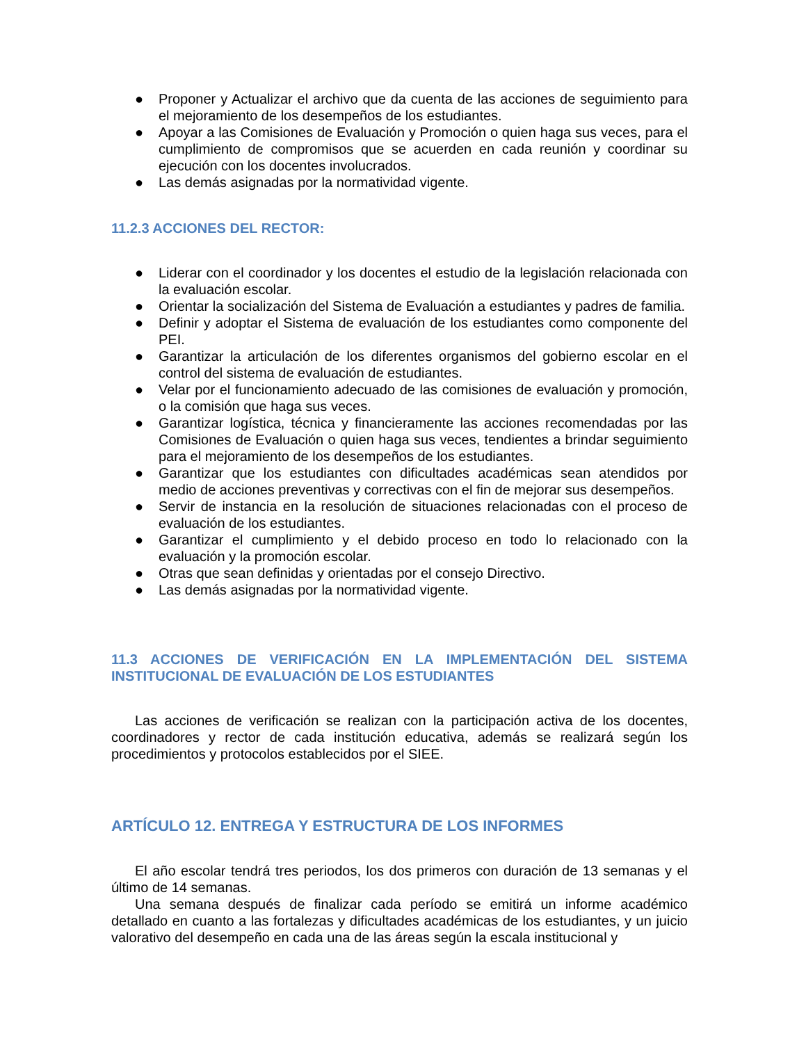● Proponer y Actualizar el archivo que da cuenta de las acciones de seguimiento para el mejoramiento de los desempeños de los estudiantes.
● Apoyar a las Comisiones de Evaluación y Promoción o quien haga sus veces, para el cumplimiento de compromisos que se acuerden en cada reunión y coordinar su ejecución con los docentes involucrados.
● Las demás asignadas por la normatividad vigente.
11.2.3 ACCIONES DEL RECTOR:
● Liderar con el coordinador y los docentes el estudio de la legislación relacionada con la evaluación escolar.
● Orientar la socialización del Sistema de Evaluación a estudiantes y padres de familia.
● Definir y adoptar el Sistema de evaluación de los estudiantes como componente del PEI.
● Garantizar la articulación de los diferentes organismos del gobierno escolar en el control del sistema de evaluación de estudiantes.
● Velar por el funcionamiento adecuado de las comisiones de evaluación y promoción, o la comisión que haga sus veces.
● Garantizar logística, técnica y financieramente las acciones recomendadas por las Comisiones de Evaluación o quien haga sus veces, tendientes a brindar seguimiento para el mejoramiento de los desempeños de los estudiantes.
● Garantizar que los estudiantes con dificultades académicas sean atendidos por medio de acciones preventivas y correctivas con el fin de mejorar sus desempeños.
● Servir de instancia en la resolución de situaciones relacionadas con el proceso de evaluación de los estudiantes.
● Garantizar el cumplimiento y el debido proceso en todo lo relacionado con la evaluación y la promoción escolar.
● Otras que sean definidas y orientadas por el consejo Directivo.
● Las demás asignadas por la normatividad vigente.
11.3 ACCIONES DE VERIFICACIÓN EN LA IMPLEMENTACIÓN DEL SISTEMA INSTITUCIONAL DE EVALUACIÓN DE LOS ESTUDIANTES
Las acciones de verificación se realizan con la participación activa de los docentes, coordinadores y rector de cada institución educativa, además se realizará según los procedimientos y protocolos establecidos por el SIEE.
ARTÍCULO 12. ENTREGA Y ESTRUCTURA DE LOS INFORMES
El año escolar tendrá tres periodos, los dos primeros con duración de 13 semanas y el último de 14 semanas.
Una semana después de finalizar cada período se emitirá un informe académico detallado en cuanto a las fortalezas y dificultades académicas de los estudiantes, y un juicio valorativo del desempeño en cada una de las áreas según la escala institucional y